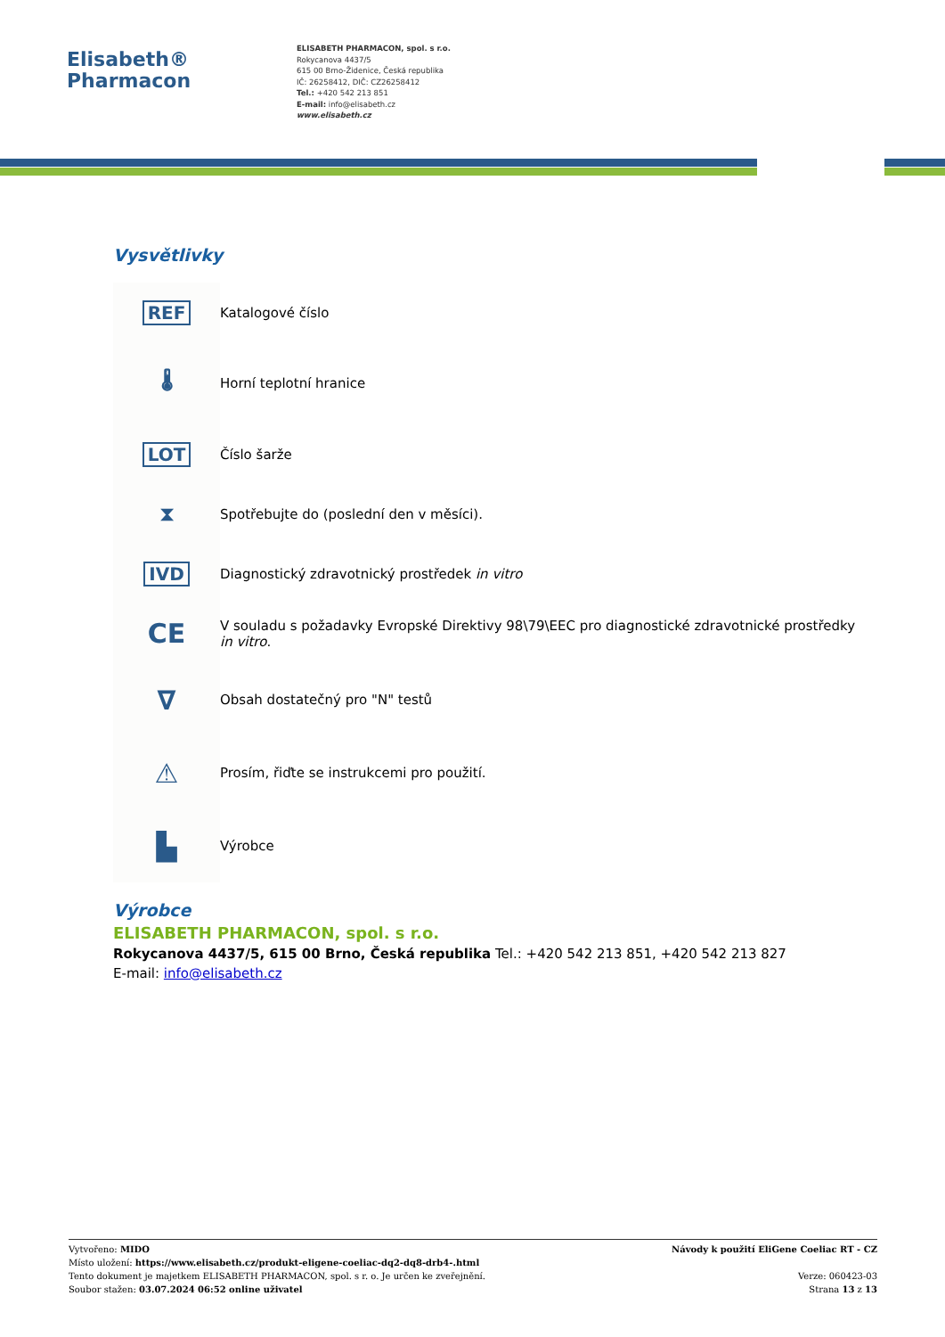Elisabeth®
Pharmacon
ELISABETH PHARMACON, spol. s r.o.
Rokycanova 4437/5
615 00 Brno-Židenice, Česká republika
IČ: 26258412, DIČ: CZ26258412
Tel.: +420 542 213 851
E-mail: info@elisabeth.cz
www.elisabeth.cz
Vysvětlivky
| REF | Katalogové číslo |
| 🌡 | Horní teplotní hranice |
| LOT | Číslo šarže |
| ⧗ | Spotřebujte do (poslední den v měsíci). |
| IVD | Diagnostický zdravotnický prostředek in vitro |
| CE | V souladu s požadavky Evropské Direktivy 98\79\EEC pro diagnostické zdravotnické prostředky in vitro . |
| ∇ | Obsah dostatečný pro "N" testů |
| ⚠ | Prosím, řiďte se instrukcemi pro použití. |
| ▙ | Výrobce |
Výrobce
ELISABETH PHARMACON, spol. s r.o.
Rokycanova 4437/5, 615 00 Brno, Česká republika Tel.: +420 542 213 851, +420 542 213 827
E-mail: info@elisabeth.cz
Vytvořeno: MIDO
Místo uložení: https://www.elisabeth.cz/produkt-eligene-coeliac-dq2-dq8-drb4-.html
Tento dokument je majetkem ELISABETH PHARMACON, spol. s r. o. Je určen ke zveřejnění.
Soubor stažen: 03.07.2024 06:52 online uživatel
Návody k použití EliGene Coeliac RT - CZ
Verze: 060423-03
Strana 13 z 13